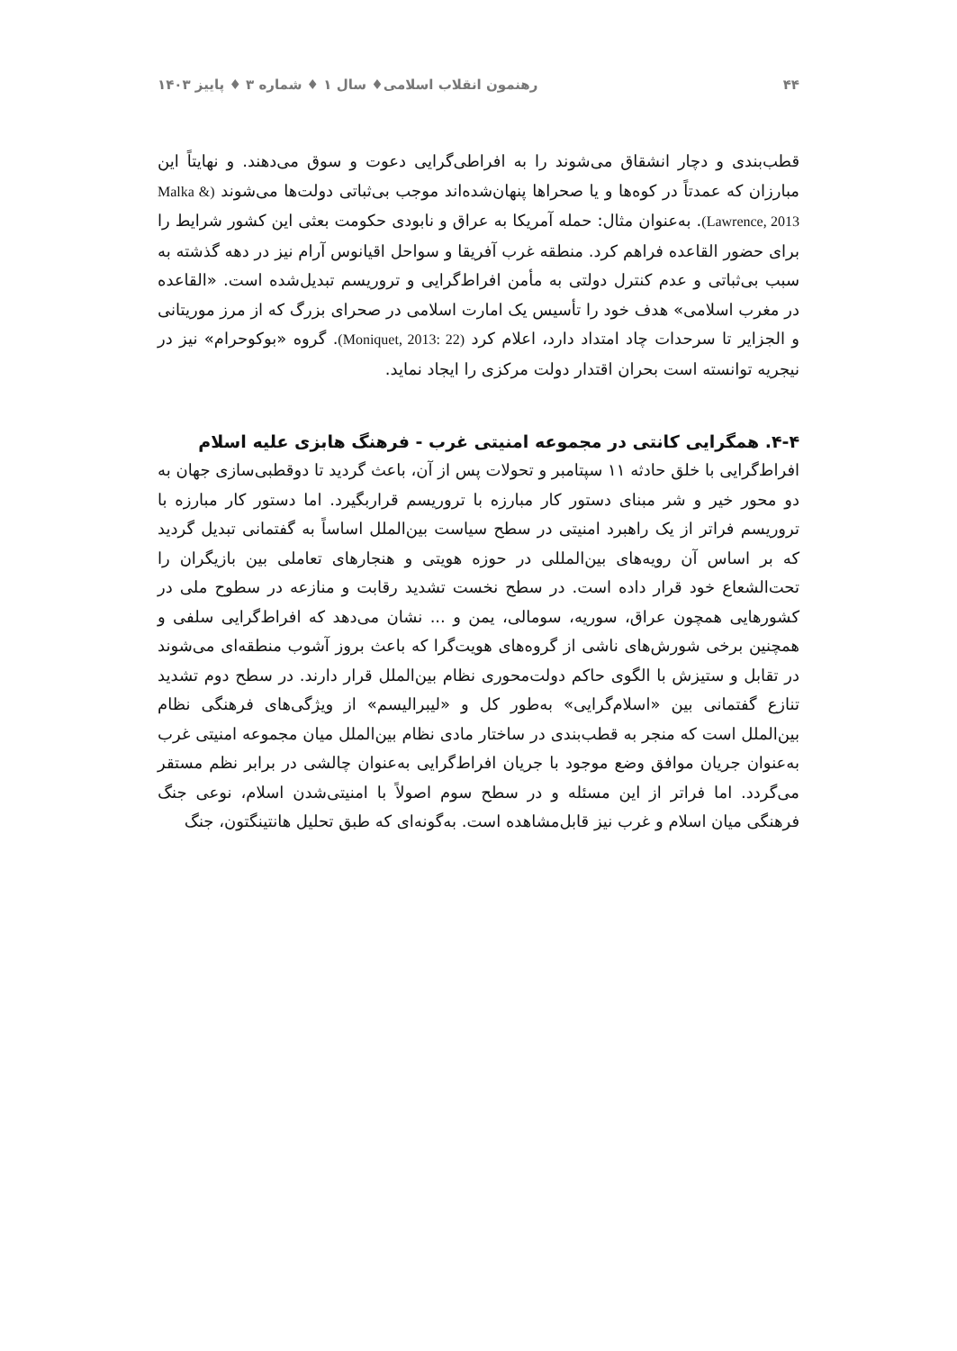۴۴ رهنمون انقلاب اسلامی♦ سال ۱ ♦ شماره ۳ ♦ پاییز ۱۴۰۳
قطب‌بندی و دچار انشقاق می‌شوند را به افراطی‌گرایی دعوت و سوق می‌دهند. و نهایتاً این مبارزان که عمدتاً در کوه‌ها و یا صحراها پنهان‌شده‌اند موجب بی‌ثباتی دولت‌ها می‌شوند (Malka & Lawrence, 2013). به‌عنوان مثال: حمله آمریکا به عراق و نابودی حکومت بعثی این کشور شرایط را برای حضور القاعده فراهم کرد. منطقه غرب آفریقا و سواحل اقیانوس آرام نیز در دهه گذشته به سبب بی‌ثباتی و عدم کنترل دولتی به مأمن افراط‌گرایی و تروریسم تبدیل‌شده است. «القاعده در مغرب اسلامی» هدف خود را تأسیس یک امارت اسلامی در صحرای بزرگ که از مرز موریتانی و الجزایر تا سرحدات چاد امتداد دارد، اعلام کرد (Moniquet, 2013: 22). گروه «بوکوحرام» نیز در نیجریه توانسته است بحران اقتدار دولت مرکزی را ایجاد نماید.
۴-۴. همگرایی کانتی در مجموعه امنیتی غرب - فرهنگ هابزی علیه اسلام
افراط‌گرایی با خلق حادثه ۱۱ سپتامبر و تحولات پس از آن، باعث گردید تا دوقطبی‌سازی جهان به دو محور خیر و شر مبنای دستور کار مبارزه با تروریسم قراربگیرد. اما دستور کار مبارزه با تروریسم فراتر از یک راهبرد امنیتی در سطح سیاست بین‌الملل اساساً به گفتمانی تبدیل گردید که بر اساس آن رویه‌های بین‌المللی در حوزه هویتی و هنجارهای تعاملی بین بازیگران را تحت‌الشعاع خود قرار داده است. در سطح نخست تشدید رقابت و منازعه در سطوح ملی در کشورهایی همچون عراق، سوریه، سومالی، یمن و ... نشان می‌دهد که افراط‌گرایی سلفی و همچنین برخی شورش‌های ناشی از گروه‌های هویت‌گرا که باعث بروز آشوب منطقه‌ای می‌شوند در تقابل و ستیزش با الگوی حاکم دولت‌محوری نظام بین‌الملل قرار دارند. در سطح دوم تشدید تنازع گفتمانی بین «اسلام‌گرایی» به‌طور کل و «لیبرالیسم» از ویژگی‌های فرهنگی نظام بین‌الملل است که منجر به قطب‌بندی در ساختار مادی نظام بین‌الملل میان مجموعه امنیتی غرب به‌عنوان جریان موافق وضع موجود با جریان افراط‌گرایی به‌عنوان چالشی در برابر نظم مستقر می‌گردد. اما فراتر از این مسئله و در سطح سوم اصولاً با امنیتی‌شدن اسلام، نوعی جنگ فرهنگی میان اسلام و غرب نیز قابل‌مشاهده است. به‌گونه‌ای که طبق تحلیل هانتینگتون، جنگ